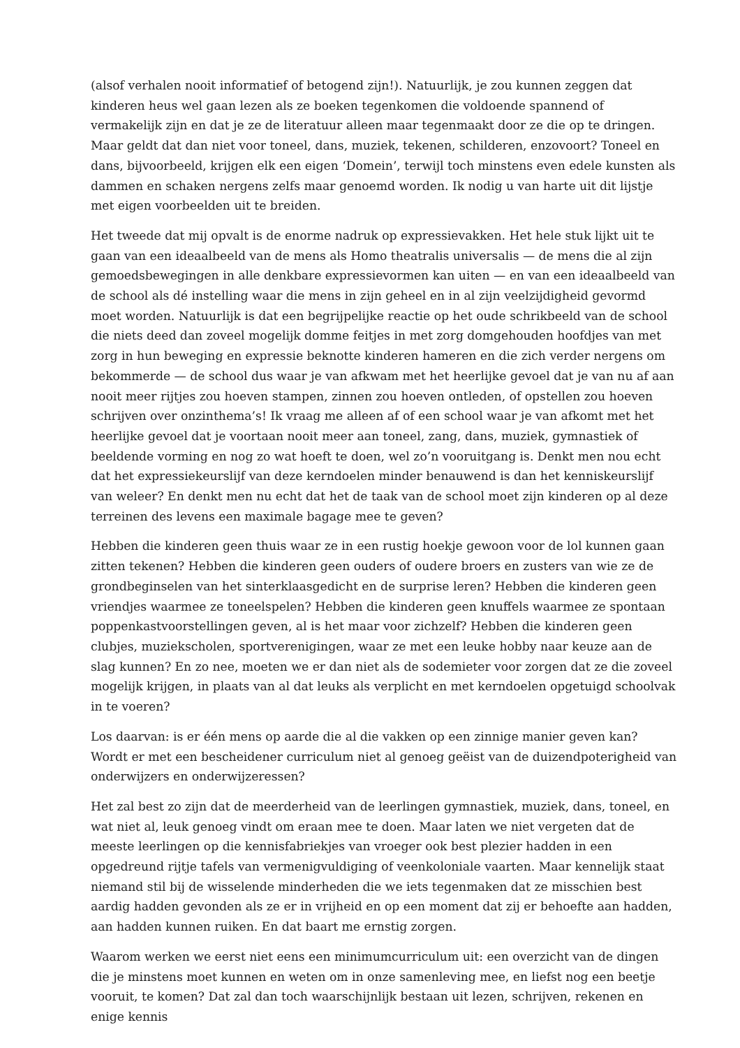(alsof verhalen nooit informatief of betogend zijn!). Natuurlijk, je zou kunnen zeggen dat kinderen heus wel gaan lezen als ze boeken tegenkomen die voldoende spannend of vermakelijk zijn en dat je ze de literatuur alleen maar tegenmaakt door ze die op te dringen. Maar geldt dat dan niet voor toneel, dans, muziek, tekenen, schilderen, enzovoort? Toneel en dans, bijvoorbeeld, krijgen elk een eigen ‘Domein’, terwijl toch minstens even edele kunsten als dammen en schaken nergens zelfs maar genoemd worden. Ik nodig u van harte uit dit lijstje met eigen voorbeelden uit te breiden.
Het tweede dat mij opvalt is de enorme nadruk op expressievakken. Het hele stuk lijkt uit te gaan van een ideaalbeeld van de mens als Homo theatralis universalis — de mens die al zijn gemoedsbewegingen in alle denkbare expressievormen kan uiten — en van een ideaalbeeld van de school als dé instelling waar die mens in zijn geheel en in al zijn veelzijdigheid gevormd moet worden. Natuurlijk is dat een begrijpelijke reactie op het oude schrikbeeld van de school die niets deed dan zoveel mogelijk domme feitjes in met zorg domgehouden hoofdjes van met zorg in hun beweging en expressie beknotte kinderen hameren en die zich verder nergens om bekommerde — de school dus waar je van afkwam met het heerlijke gevoel dat je van nu af aan nooit meer rijtjes zou hoeven stampen, zinnen zou hoeven ontleden, of opstellen zou hoeven schrijven over onzinthema’s! Ik vraag me alleen af of een school waar je van afkomt met het heerlijke gevoel dat je voortaan nooit meer aan toneel, zang, dans, muziek, gymnastiek of beeldende vorming en nog zo wat hoeft te doen, wel zo’n vooruitgang is. Denkt men nou echt dat het expressiekeurslijf van deze kerndoelen minder benauwend is dan het kenniskeurslijf van weleer? En denkt men nu echt dat het de taak van de school moet zijn kinderen op al deze terreinen des levens een maximale bagage mee te geven?
Hebben die kinderen geen thuis waar ze in een rustig hoekje gewoon voor de lol kunnen gaan zitten tekenen? Hebben die kinderen geen ouders of oudere broers en zusters van wie ze de grondbeginselen van het sinterklaasgedicht en de surprise leren? Hebben die kinderen geen vriendjes waarmee ze toneelspelen? Hebben die kinderen geen knuffels waarmee ze spontaan poppenkastvoorstellingen geven, al is het maar voor zichzelf? Hebben die kinderen geen clubjes, muziekscholen, sportverenigingen, waar ze met een leuke hobby naar keuze aan de slag kunnen? En zo nee, moeten we er dan niet als de sodemieter voor zorgen dat ze die zoveel mogelijk krijgen, in plaats van al dat leuks als verplicht en met kerndoelen opgetuigd schoolvak in te voeren?
Los daarvan: is er één mens op aarde die al die vakken op een zinnige manier geven kan? Wordt er met een bescheidener curriculum niet al genoeg geëist van de duizendpoterigheid van onderwijzers en onderwijzeressen?
Het zal best zo zijn dat de meerderheid van de leerlingen gymnastiek, muziek, dans, toneel, en wat niet al, leuk genoeg vindt om eraan mee te doen. Maar laten we niet vergeten dat de meeste leerlingen op die kennisfabriekjes van vroeger ook best plezier hadden in een opgedreund rijtje tafels van vermenigvuldiging of veenkoloniale vaarten. Maar kennelijk staat niemand stil bij de wisselende minderheden die we iets tegenmaken dat ze misschien best aardig hadden gevonden als ze er in vrijheid en op een moment dat zij er behoefte aan hadden, aan hadden kunnen ruiken. En dat baart me ernstig zorgen.
Waarom werken we eerst niet eens een minimumcurriculum uit: een overzicht van de dingen die je minstens moet kunnen en weten om in onze samenleving mee, en liefst nog een beetje vooruit, te komen? Dat zal dan toch waarschijnlijk bestaan uit lezen, schrijven, rekenen en enige kennis